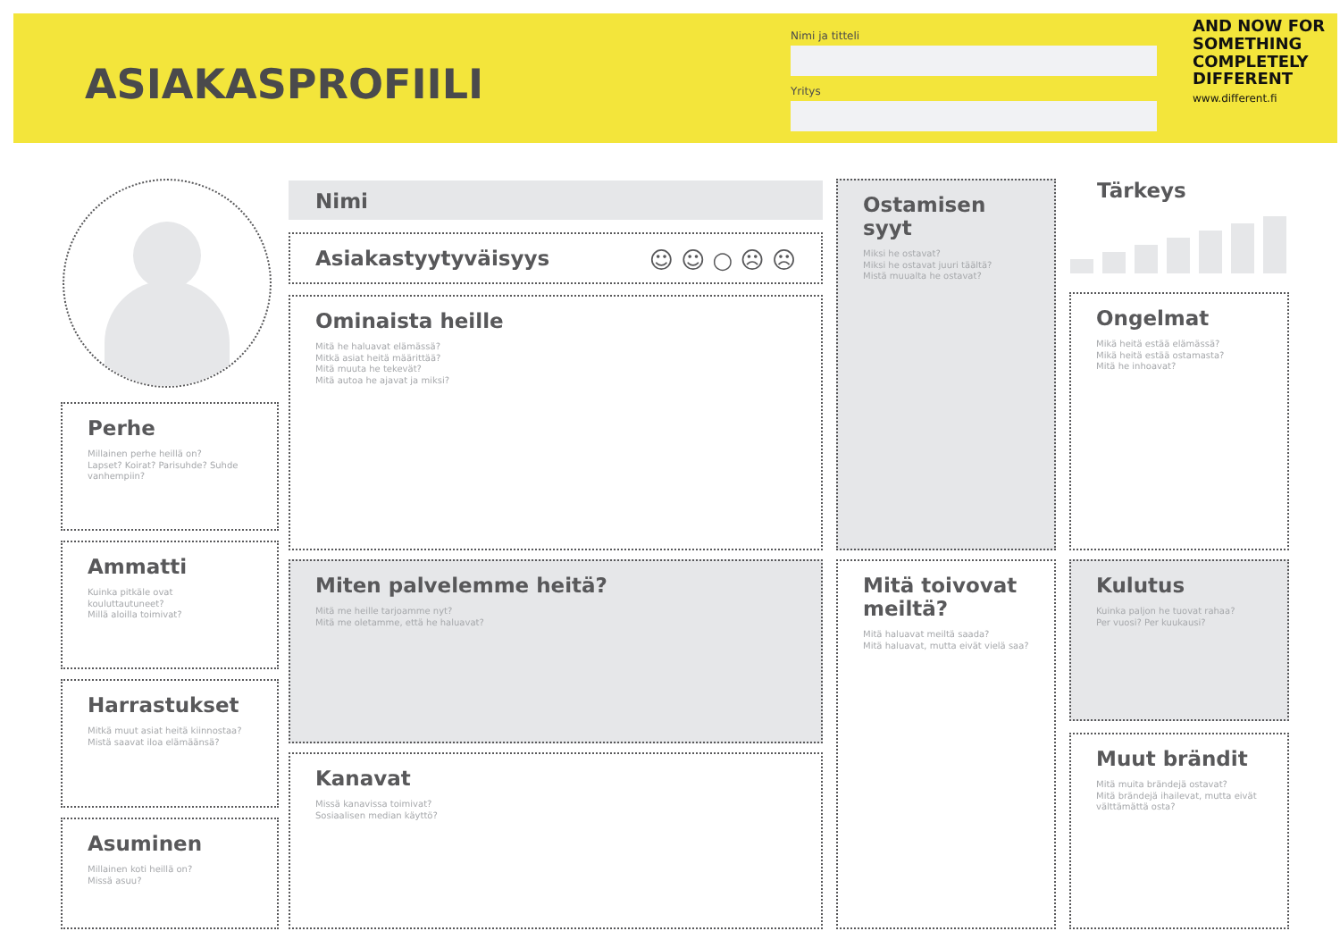ASIAKASPROFIILI
Nimi ja titteli
Yritys
AND NOW FOR SOMETHING COMPLETELY DIFFERENT
www.different.fi
Perhe
Millainen perhe heillä on?
Lapset? Koirat? Parisuhde? Suhde vanhempiin?
Ammatti
Kuinka pitkäle ovat kouluttautuneet?
Millä aloilla toimivat?
Harrastukset
Mitkä muut asiat heitä kiinnostaa?
Mistä saavat iloa elämäänsä?
Asuminen
Millainen koti heillä on?
Missä asuu?
Nimi
Asiakastyytyväisyys ☺ ☺ ○ ☹ ☹
Ominaista heille
Mitä he haluavat elämässä?
Mitkä asiat heitä määrittää?
Mitä muuta he tekevät?
Mitä autoa he ajavat ja miksi?
Miten palvelemme heitä?
Mitä me heille tarjoamme nyt?
Mitä me oletamme, että he haluavat?
Kanavat
Missä kanavissa toimivat?
Sosiaalisen median käyttö?
Ostamisen syyt
Miksi he ostavat?
Miksi he ostavat juuri täältä?
Mistä muualta he ostavat?
Mitä toivovat meiltä?
Mitä haluavat meiltä saada?
Mitä haluavat, mutta eivät vielä saa?
Tärkeys
Ongelmat
Mikä heitä estää elämässä?
Mikä heitä estää ostamasta?
Mitä he inhoavat?
Kulutus
Kuinka paljon he tuovat rahaa?
Per vuosi? Per kuukausi?
Muut brändit
Mitä muita brändejä ostavat?
Mitä brändejä ihailevat, mutta eivät välttämättä osta?